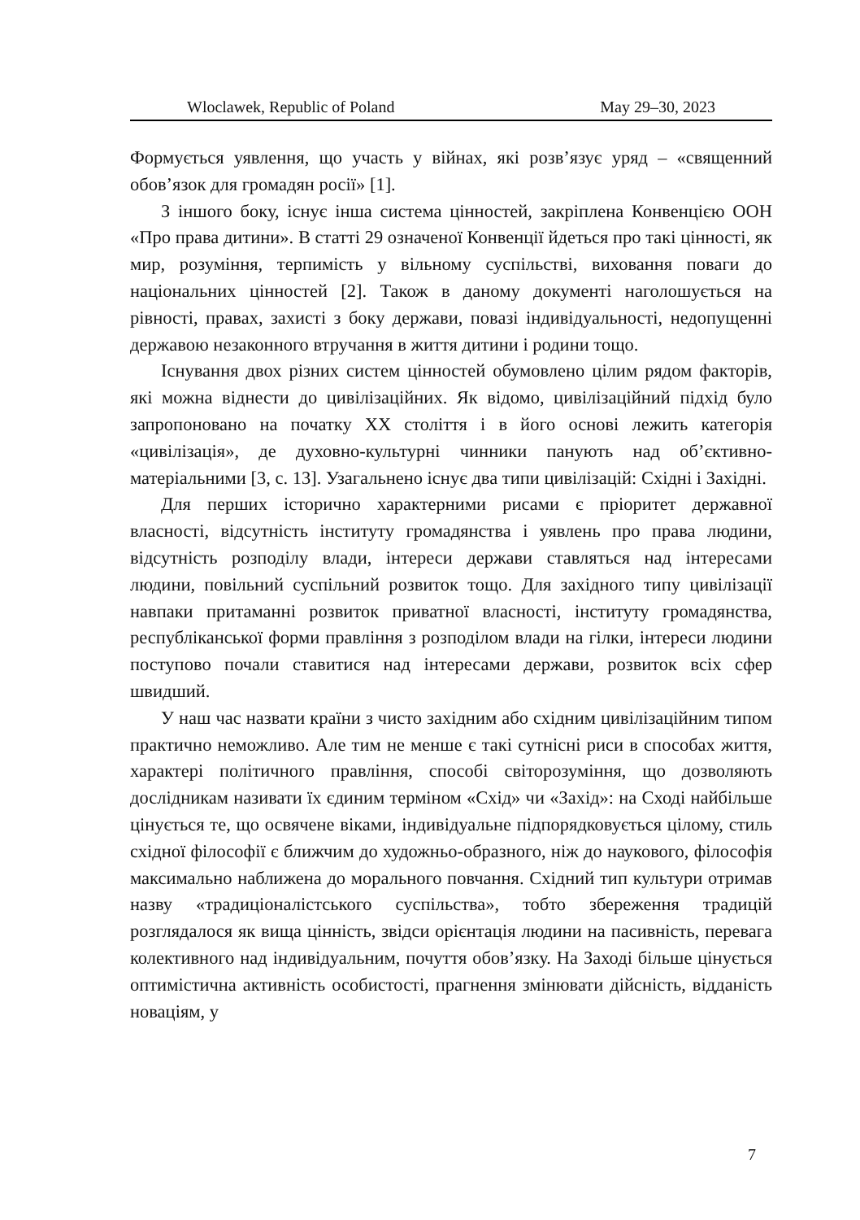Wloclawek, Republic of Poland May 29–30, 2023
Формується уявлення, що участь у війнах, які розв’язує уряд – «священний обов’язок для громадян росії» [1].
З іншого боку, існує інша система цінностей, закріплена Конвенцією ООН «Про права дитини». В статті 29 означеної Конвенції йдеться про такі цінності, як мир, розуміння, терпимість у вільному суспільстві, виховання поваги до національних цінностей [2]. Також в даному документі наголошується на рівності, правах, захисті з боку держави, повазі індивідуальності, недопущенні державою незаконного втручання в життя дитини і родини тощо.
Існування двох різних систем цінностей обумовлено цілим рядом факторів, які можна віднести до цивілізаційних. Як відомо, цивілізаційний підхід було запропоновано на початку XX століття і в його основі лежить категорія «цивілізація», де духовно-культурні чинники панують над об’єктивно-матеріальними [3, с. 13]. Узагальнено існує два типи цивілізацій: Східні і Західні.
Для перших історично характерними рисами є пріоритет державної власності, відсутність інституту громадянства і уявлень про права людини, відсутність розподілу влади, інтереси держави ставляться над інтересами людини, повільний суспільний розвиток тощо. Для західного типу цивілізації навпаки притаманні розвиток приватної власності, інституту громадянства, республіканської форми правління з розподілом влади на гілки, інтереси людини поступово почали ставитися над інтересами держави, розвиток всіх сфер швидший.
У наш час назвати країни з чисто західним або східним цивілізаційним типом практично неможливо. Але тим не менше є такі сутнісні риси в способах життя, характері політичного правління, способі світорозуміння, що дозволяють дослідникам називати їх єдиним терміном «Схід» чи «Захід»: на Сході найбільше цінується те, що освячене віками, індивідуальне підпорядковується цілому, стиль східної філософії є ближчим до художньо-образного, ніж до наукового, філософія максимально наближена до морального повчання. Східний тип культури отримав назву «традиціоналістського суспільства», тобто збереження традицій розглядалося як вища цінність, звідси орієнтація людини на пасивність, перевага колективного над індивідуальним, почуття обов’язку. На Заході більше цінується оптимістична активність особистості, прагнення змінювати дійсність, відданість новаціям, у
7